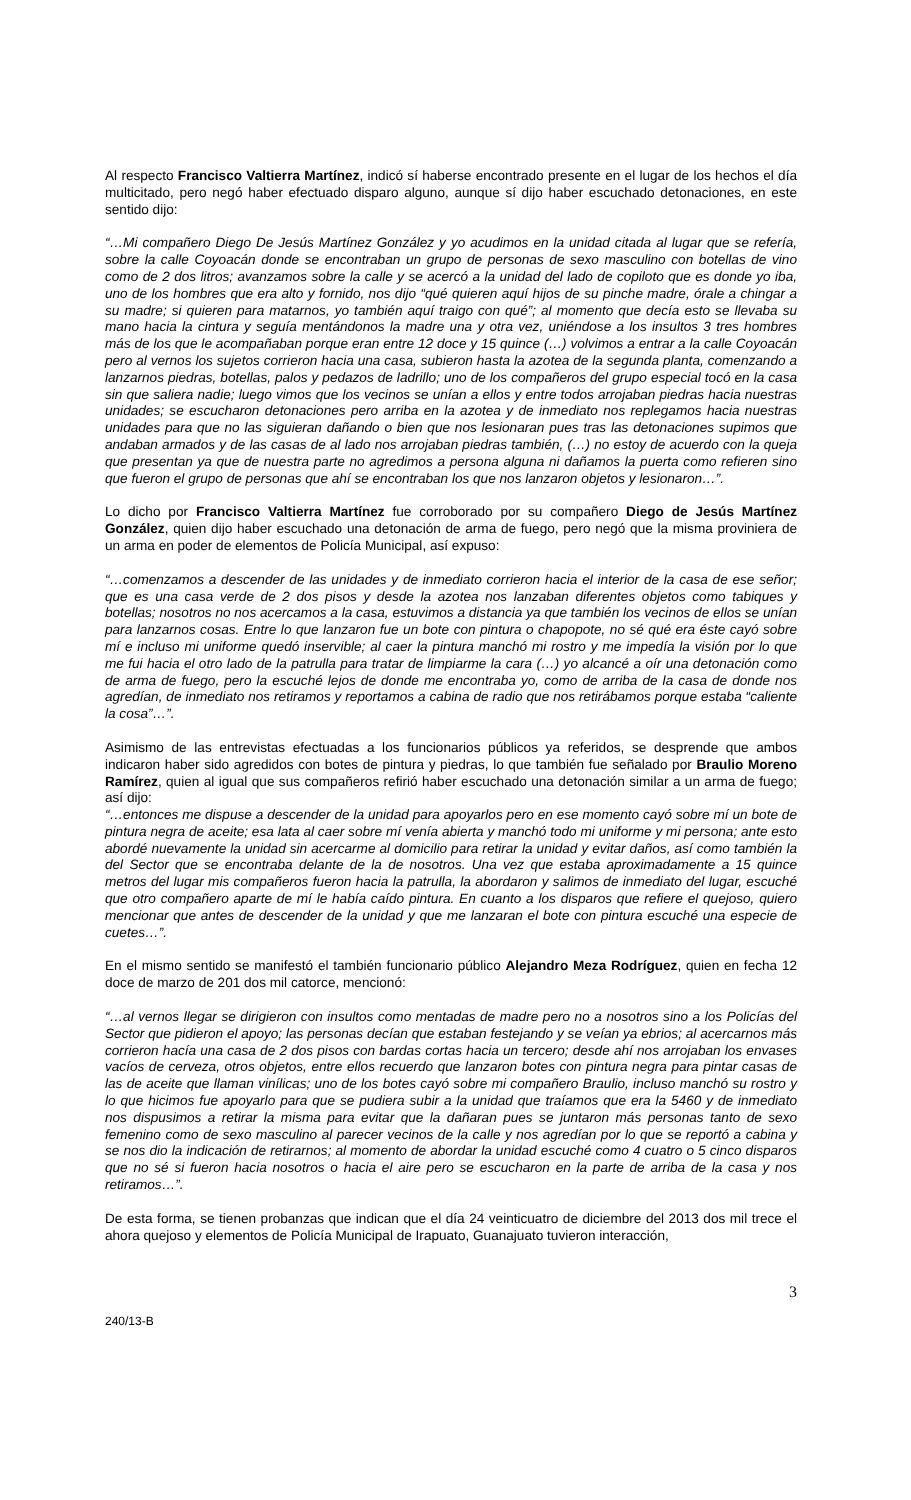Al respecto Francisco Valtierra Martínez, indicó sí haberse encontrado presente en el lugar de los hechos el día multicitado, pero negó haber efectuado disparo alguno, aunque sí dijo haber escuchado detonaciones, en este sentido dijo:
“…Mi compañero Diego De Jesús Martínez González y yo acudimos en la unidad citada al lugar que se refería, sobre la calle Coyoacán donde se encontraban un grupo de personas de sexo masculino con botellas de vino como de 2 dos litros; avanzamos sobre la calle y se acercó a la unidad del lado de copiloto que es donde yo iba, uno de los hombres que era alto y fornido, nos dijo “qué quieren aquí hijos de su pinche madre, órale a chingar a su madre; si quieren para matarnos, yo también aquí traigo con qué”; al momento que decía esto se llevaba su mano hacia la cintura y seguía mentándonos la madre una y otra vez, uniéndose a los insultos 3 tres hombres más de los que le acompañaban porque eran entre 12 doce y 15 quince (…) volvimos a entrar a la calle Coyoacán pero al vernos los sujetos corrieron hacia una casa, subieron hasta la azotea de la segunda planta, comenzando a lanzarnos piedras, botellas, palos y pedazos de ladrillo; uno de los compañeros del grupo especial tocó en la casa sin que saliera nadie; luego vimos que los vecinos se unían a ellos y entre todos arrojaban piedras hacia nuestras unidades; se escucharon detonaciones pero arriba en la azotea y de inmediato nos replegamos hacia nuestras unidades para que no las siguieran dañando o bien que nos lesionaran pues tras las detonaciones supimos que andaban armados y de las casas de al lado nos arrojaban piedras también, (…) no estoy de acuerdo con la queja que presentan ya que de nuestra parte no agredimos a persona alguna ni dañamos la puerta como refieren sino que fueron el grupo de personas que ahí se encontraban los que nos lanzaron objetos y lesionaron…”.
Lo dicho por Francisco Valtierra Martínez fue corroborado por su compañero Diego de Jesús Martínez González, quien dijo haber escuchado una detonación de arma de fuego, pero negó que la misma proviniera de un arma en poder de elementos de Policía Municipal, así expuso:
“…comenzamos a descender de las unidades y de inmediato corrieron hacia el interior de la casa de ese señor; que es una casa verde de 2 dos pisos y desde la azotea nos lanzaban diferentes objetos como tabiques y botellas; nosotros no nos acercamos a la casa, estuvimos a distancia ya que también los vecinos de ellos se unían para lanzarnos cosas. Entre lo que lanzaron fue un bote con pintura o chapopote, no sé qué era éste cayó sobre mí e incluso mi uniforme quedó inservible; al caer la pintura manchó mi rostro y me impedía la visión por lo que me fui hacia el otro lado de la patrulla para tratar de limpiarme la cara (…) yo alcancé a oír una detonación como de arma de fuego, pero la escuché lejos de donde me encontraba yo, como de arriba de la casa de donde nos agredían, de inmediato nos retiramos y reportamos a cabina de radio que nos retirábamos porque estaba “caliente la cosa”…”.
Asimismo de las entrevistas efectuadas a los funcionarios públicos ya referidos, se desprende que ambos indicaron haber sido agredidos con botes de pintura y piedras, lo que también fue señalado por Braulio Moreno Ramírez, quien al igual que sus compañeros refirió haber escuchado una detonación similar a un arma de fuego; así dijo:
“…entonces me dispuse a descender de la unidad para apoyarlos pero en ese momento cayó sobre mí un bote de pintura negra de aceite; esa lata al caer sobre mí venía abierta y manchó todo mi uniforme y mi persona; ante esto abordé nuevamente la unidad sin acercarme al domicilio para retirar la unidad y evitar daños, así como también la del Sector que se encontraba delante de la de nosotros. Una vez que estaba aproximadamente a 15 quince metros del lugar mis compañeros fueron hacia la patrulla, la abordaron y salimos de inmediato del lugar, escuché que otro compañero aparte de mí le había caído pintura. En cuanto a los disparos que refiere el quejoso, quiero mencionar que antes de descender de la unidad y que me lanzaran el bote con pintura escuché una especie de cuetes…”.
En el mismo sentido se manifestó el también funcionario público Alejandro Meza Rodríguez, quien en fecha 12 doce de marzo de 201 dos mil catorce, mencionó:
“…al vernos llegar se dirigieron con insultos como mentadas de madre pero no a nosotros sino a los Policías del Sector que pidieron el apoyo; las personas decían que estaban festejando y se veían ya ebrios; al acercarnos más corrieron hacía una casa de 2 dos pisos con bardas cortas hacia un tercero; desde ahí nos arrojaban los envases vacíos de cerveza, otros objetos, entre ellos recuerdo que lanzaron botes con pintura negra para pintar casas de las de aceite que llaman vinílicas; uno de los botes cayó sobre mi compañero Braulio, incluso manchó su rostro y lo que hicimos fue apoyarlo para que se pudiera subir a la unidad que traíamos que era la 5460 y de inmediato nos dispusimos a retirar la misma para evitar que la dañaran pues se juntaron más personas tanto de sexo femenino como de sexo masculino al parecer vecinos de la calle y nos agredían por lo que se reportó a cabina y se nos dio la indicación de retirarnos; al momento de abordar la unidad escuché como 4 cuatro o 5 cinco disparos que no sé si fueron hacia nosotros o hacia el aire pero se escucharon en la parte de arriba de la casa y nos retiramos…”.
De esta forma, se tienen probanzas que indican que el día 24 veinticuatro de diciembre del 2013 dos mil trece el ahora quejoso y elementos de Policía Municipal de Irapuato, Guanajuato tuvieron interacción,
3
240/13-B